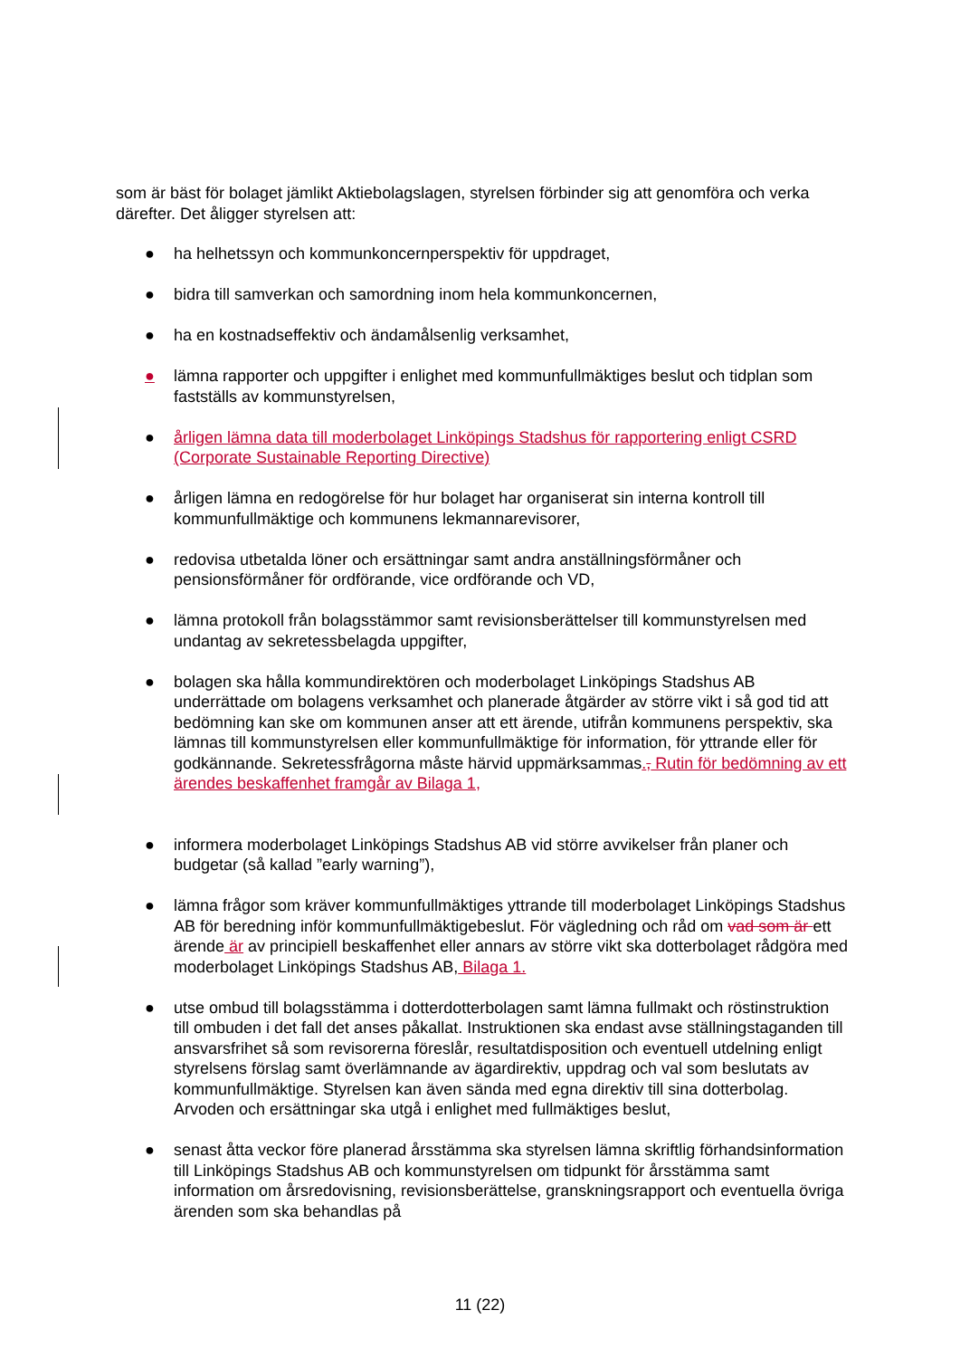som är bäst för bolaget jämlikt Aktiebolagslagen, styrelsen förbinder sig att genomföra och verka därefter. Det åligger styrelsen att:
● ha helhetssyn och kommunkoncernperspektiv för uppdraget,
● bidra till samverkan och samordning inom hela kommunkoncernen,
● ha en kostnadseffektiv och ändamålsenlig verksamhet,
● lämna rapporter och uppgifter i enlighet med kommunfullmäktiges beslut och tidplan som fastställs av kommunstyrelsen,
● årligen lämna data till moderbolaget Linköpings Stadshus för rapportering enligt CSRD (Corporate Sustainable Reporting Directive)
● årligen lämna en redogörelse för hur bolaget har organiserat sin interna kontroll till kommunfullmäktige och kommunens lekmannarevisorer,
● redovisa utbetalda löner och ersättningar samt andra anställningsförmåner och pensionsförmåner för ordförande, vice ordförande och VD,
● lämna protokoll från bolagsstämmor samt revisionsberättelser till kommunstyrelsen med undantag av sekretessbelagda uppgifter,
● bolagen ska hålla kommundirektören och moderbolaget Linköpings Stadshus AB underrättade om bolagens verksamhet och planerade åtgärder av större vikt i så god tid att bedömning kan ske om kommunen anser att ett ärende, utifrån kommunens perspektiv, ska lämnas till kommunstyrelsen eller kommunfullmäktige för information, för yttrande eller för godkännande. Sekretessfrågorna måste härvid uppmärksammas., Rutin för bedömning av ett ärendes beskaffenhet framgår av Bilaga 1,
● informera moderbolaget Linköpings Stadshus AB vid större avvikelser från planer och budgetar (så kallad ”early warning”),
● lämna frågor som kräver kommunfullmäktiges yttrande till moderbolaget Linköpings Stadshus AB för beredning inför kommunfullmäktigebeslut. För vägledning och råd om vad som är ett ärende är av principiell beskaffenhet eller annars av större vikt ska dotterbolaget rådgöra med moderbolaget Linköpings Stadshus AB, Bilaga 1.
● utse ombud till bolagsstämma i dotterdotterbolagen samt lämna fullmakt och röstinstruktion till ombuden i det fall det anses påkallat. Instruktionen ska endast avse ställningstaganden till ansvarsfrihet så som revisorerna föreslår, resultatdisposition och eventuell utdelning enligt styrelsens förslag samt överlämnande av ägardirektiv, uppdrag och val som beslutats av kommunfullmäktige. Styrelsen kan även sända med egna direktiv till sina dotterbolag. Arvoden och ersättningar ska utgå i enlighet med fullmäktiges beslut,
● senast åtta veckor före planerad årsstämma ska styrelsen lämna skriftlig förhandsinformation till Linköpings Stadshus AB och kommunstyrelsen om tidpunkt för årsstämma samt information om årsredovisning, revisionsberättelse, granskningsrapport och eventuella övriga ärenden som ska behandlas på
11 (22)